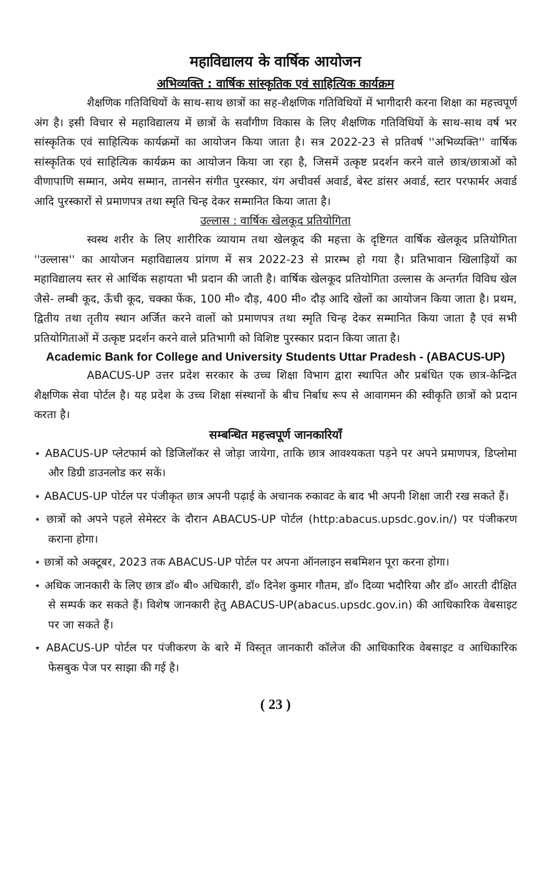महाविद्यालय के वार्षिक आयोजन
अभिव्यक्ति : वार्षिक सांस्कृतिक एवं साहित्यिक कार्यक्रम
शैक्षणिक गतिविधियों के साथ-साथ छात्रों का सह-शैक्षणिक गतिविधियों में भागीदारी करना शिक्षा का महत्त्वपूर्ण अंग है। इसी विचार से महाविद्यालय में छात्रों के सर्वांगीण विकास के लिए शैक्षणिक गतिविधियों के साथ-साथ वर्ष भर सांस्कृतिक एवं साहित्यिक कार्यक्रमों का आयोजन किया जाता है। सत्र 2022-23 से प्रतिवर्ष ''अभिव्यक्ति'' वार्षिक सांस्कृतिक एवं साहित्यिक कार्यक्रम का आयोजन किया जा रहा है, जिसमें उत्कृष्ट प्रदर्शन करने वाले छात्र/छात्राओं को वीणापाणि सम्मान, अमेय सम्मान, तानसेन संगीत पुरस्कार, यंग अचीवर्स अवार्ड, बेस्ट डांसर अवार्ड, स्टार परफार्मर अवार्ड आदि पुरस्कारों से प्रमाणपत्र तथा स्मृति चिन्ह देकर सम्मानित किया जाता है।
उल्लास : वार्षिक खेलकूद प्रतियोगिता
स्वस्थ शरीर के लिए शारीरिक व्यायाम तथा खेलकूद की महत्ता के दृष्टिगत वार्षिक खेलकूद प्रतियोगिता ''उल्लास'' का आयोजन महाविद्यालय प्रांगण में सत्र 2022-23 से प्रारम्भ हो गया है। प्रतिभावान खिलाड़ियों का महाविद्यालय स्तर से आर्थिक सहायता भी प्रदान की जाती है। वार्षिक खेलकूद प्रतियोगिता उल्लास के अन्तर्गत विविध खेल जैसे- लम्बी कूद, ऊँची कूद, चक्का फेंक, 100 मी० दौड़, 400 मी० दौड़ आदि खेलों का आयोजन किया जाता है। प्रथम, द्वितीय तथा तृतीय स्थान अर्जित करने वालों को प्रमाणपत्र तथा स्मृति चिन्ह देकर सम्मानित किया जाता है एवं सभी प्रतियोगिताओं में उत्कृष्ट प्रदर्शन करने वाले प्रतिभागी को विशिष्ट पुरस्कार प्रदान किया जाता है।
Academic Bank for College and University Students Uttar Pradesh - (ABACUS-UP)
ABACUS-UP उत्तर प्रदेश सरकार के उच्च शिक्षा विभाग द्वारा स्थापित और प्रबंधित एक छात्र-केन्द्रित शैक्षणिक सेवा पोर्टल है। यह प्रदेश के उच्च शिक्षा संस्थानों के बीच निर्बाध रूप से आवागमन की स्वीकृति छात्रों को प्रदान करता है।
सम्बन्धित महत्त्वपूर्ण जानकारियाँ
⋆ ABACUS-UP प्लेटफार्म को डिजिलॉकर से जोड़ा जायेगा, ताकि छात्र आवश्यकता पड़ने पर अपने प्रमाणपत्र, डिप्लोमा और डिग्री डाउनलोड कर सकें।
⋆ ABACUS-UP पोर्टल पर पंजीकृत छात्र अपनी पढ़ाई के अचानक रुकावट के बाद भी अपनी शिक्षा जारी रख सकते हैं।
⋆ छात्रों को अपने पहले सेमेस्टर के दौरान ABACUS-UP पोर्टल (http:abacus.upsdc.gov.in/) पर पंजीकरण कराना होगा।
⋆ छात्रों को अक्टूबर, 2023 तक ABACUS-UP पोर्टल पर अपना ऑनलाइन सबमिशन पूरा करना होगा।
⋆ अधिक जानकारी के लिए छात्र डॉ० बी० अधिकारी, डॉ० दिनेश कुमार गौतम, डॉ० दिव्या भदौरिया और डॉ० आरती दीक्षित से सम्पर्क कर सकते हैं। विशेष जानकारी हेतु ABACUS-UP(abacus.upsdc.gov.in) की आधिकारिक वेबसाइट पर जा सकते हैं।
⋆ ABACUS-UP पोर्टल पर पंजीकरण के बारे में विस्तृत जानकारी कॉलेज की आधिकारिक वेबसाइट व आधिकारिक फेसबुक पेज पर साझा की गई है।
( 23 )